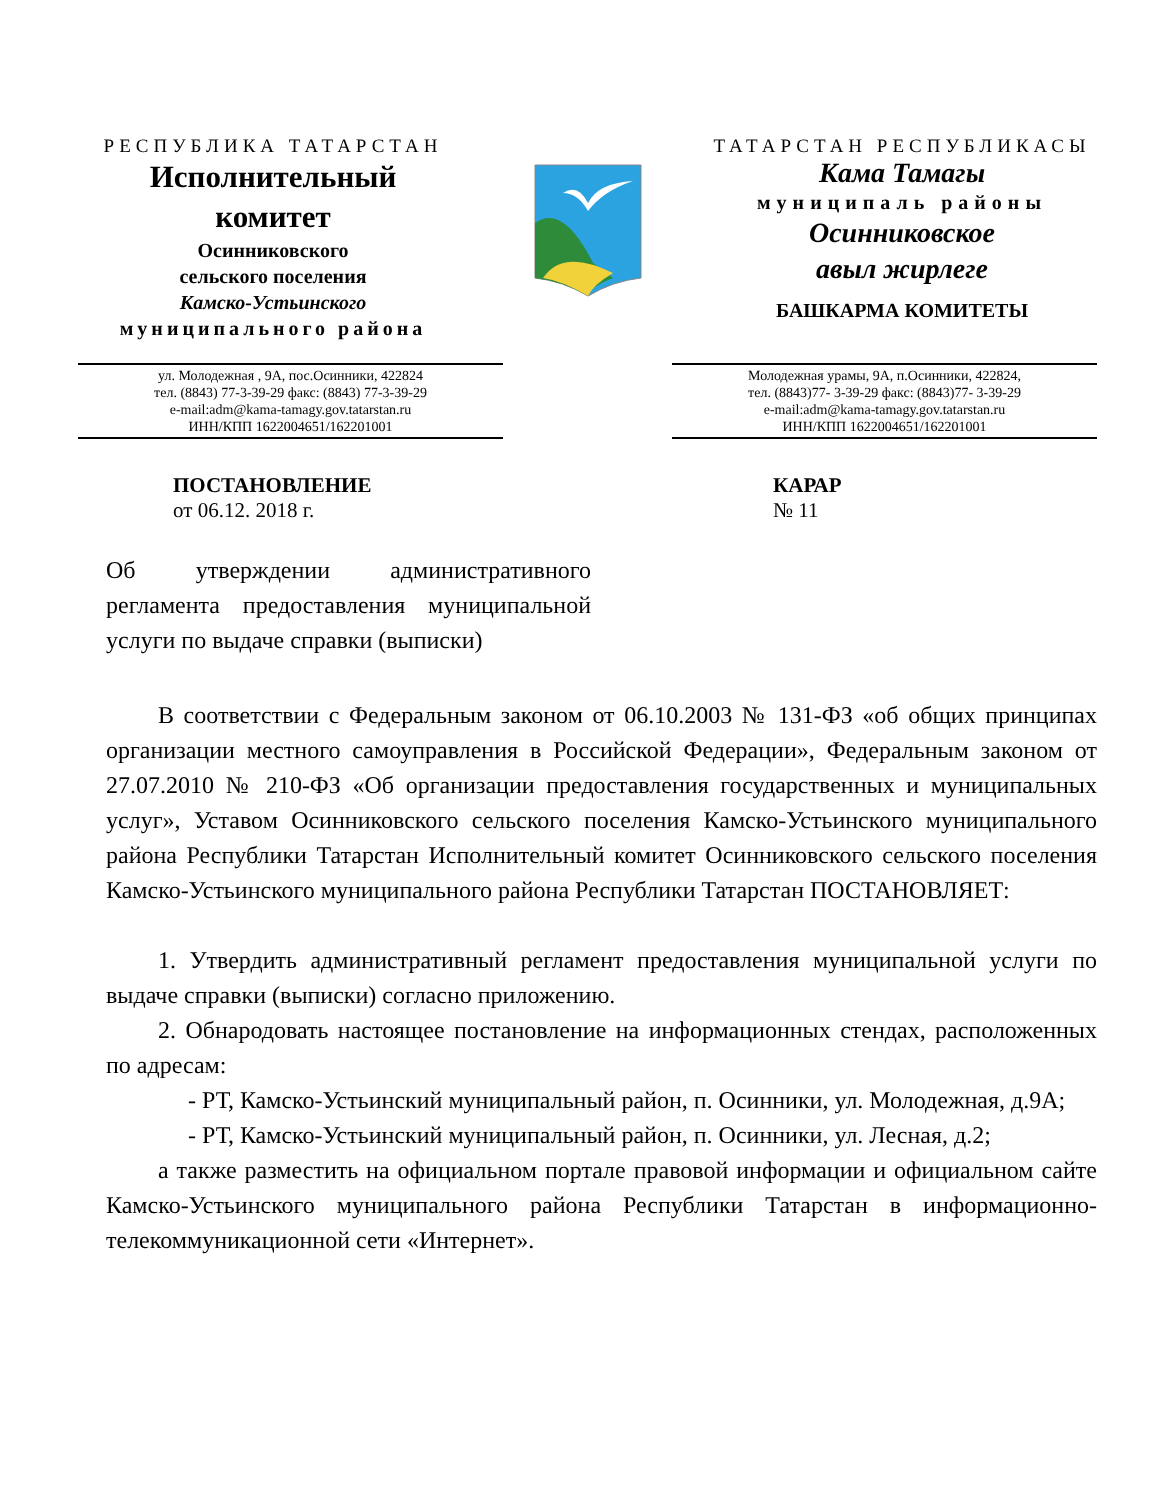РЕСПУБЛИКА ТАТАРСТАН
Исполнительный
комитет
Осинниковского
сельского поселения
Камско-Устьинского
муниципального района
ТАТАРСТАН РЕСПУБЛИКАСЫ
Кама Тамагы
муниципаль районы
Осинниковское
авыл жирлеге
БАШКАРМА КОМИТЕТЫ
ул. Молодежная , 9А, пос.Осинники, 422824
тел. (8843) 77-3-39-29 факс: (8843) 77-3-39-29
e-mail:adm@kama-tamagy.gov.tatarstan.ru
ИНН/КПП 1622004651/162201001
Молодежная урамы, 9А, п.Осинники, 422824,
тел. (8843)77- 3-39-29 факс: (8843)77- 3-39-29
e-mail:adm@kama-tamagy.gov.tatarstan.ru
ИНН/КПП 1622004651/162201001
ПОСТАНОВЛЕНИЕ
от 06.12. 2018 г.
КАРАР
№ 11
Об утверждении административного регламента предоставления муниципальной услуги по выдаче справки (выписки)
В соответствии с Федеральным законом от 06.10.2003 № 131-ФЗ «об общих принципах организации местного самоуправления в Российской Федерации», Федеральным законом от 27.07.2010 № 210-ФЗ «Об организации предоставления государственных и муниципальных услуг», Уставом Осинниковского сельского поселения Камско-Устьинского муниципального района Республики Татарстан Исполнительный комитет Осинниковского сельского поселения Камско-Устьинского муниципального района Республики Татарстан ПОСТАНОВЛЯЕТ:
1. Утвердить административный регламент предоставления муниципальной услуги по выдаче справки (выписки) согласно приложению.
2. Обнародовать настоящее постановление на информационных стендах, расположенных по адресам:
- РТ, Камско-Устьинский муниципальный район, п. Осинники, ул. Молодежная, д.9А;
- РТ, Камско-Устьинский муниципальный район, п. Осинники, ул. Лесная, д.2;
а также разместить на официальном портале правовой информации и официальном сайте Камско-Устьинского муниципального района Республики Татарстан в информационно-телекоммуникационной сети «Интернет».